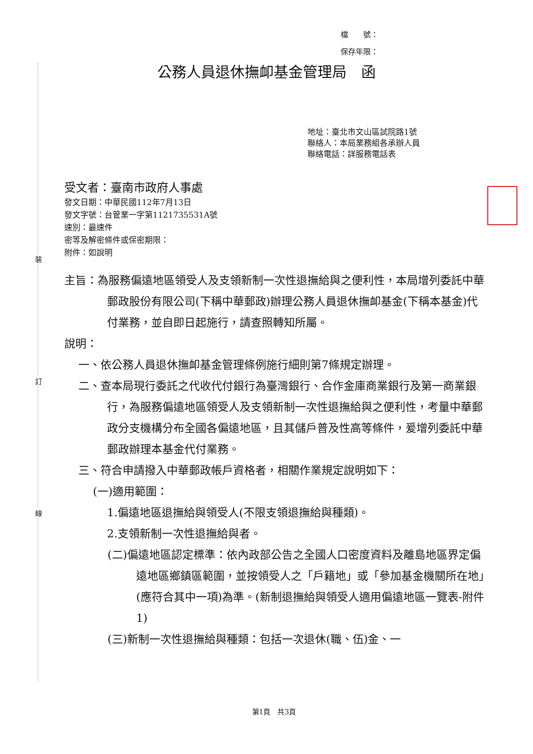裝
訂
線
檔　　號：
保存年限：
公務人員退休撫卹基金管理局　函
地址：臺北市文山區試院路1號
聯絡人：本局業務組各承辦人員
聯絡電話：詳服務電話表
受文者：臺南市政府人事處
發文日期：中華民國112年7月13日
發文字號：台管業一字第1121735531A號
速別：最速件
密等及解密條件或保密期限：
附件：如說明
主旨：為服務偏遠地區領受人及支領新制一次性退撫給與之便利性，本局增列委託中華郵政股份有限公司(下稱中華郵政)辦理公務人員退休撫卹基金(下稱本基金)代付業務，並自即日起施行，請查照轉知所屬。
說明：
一、依公務人員退休撫卹基金管理條例施行細則第7條規定辦理。
二、查本局現行委託之代收代付銀行為臺灣銀行、合作金庫商業銀行及第一商業銀行，為服務偏遠地區領受人及支領新制一次性退撫給與之便利性，考量中華郵政分支機構分布全國各偏遠地區，且其儲戶普及性高等條件，爰增列委託中華郵政辦理本基金代付業務。
三、符合申請撥入中華郵政帳戶資格者，相關作業規定說明如下：
(一)適用範圍：
1.偏遠地區退撫給與領受人(不限支領退撫給與種類)。
2.支領新制一次性退撫給與者。
(二)偏遠地區認定標準：依內政部公告之全國人口密度資料及離島地區界定偏遠地區鄉鎮區範圍，並按領受人之「戶籍地」或「參加基金機關所在地」(應符合其中一項)為準。(新制退撫給與領受人適用偏遠地區一覽表-附件1)
(三)新制一次性退撫給與種類：包括一次退休(職、伍)金、一
第1頁　共3頁